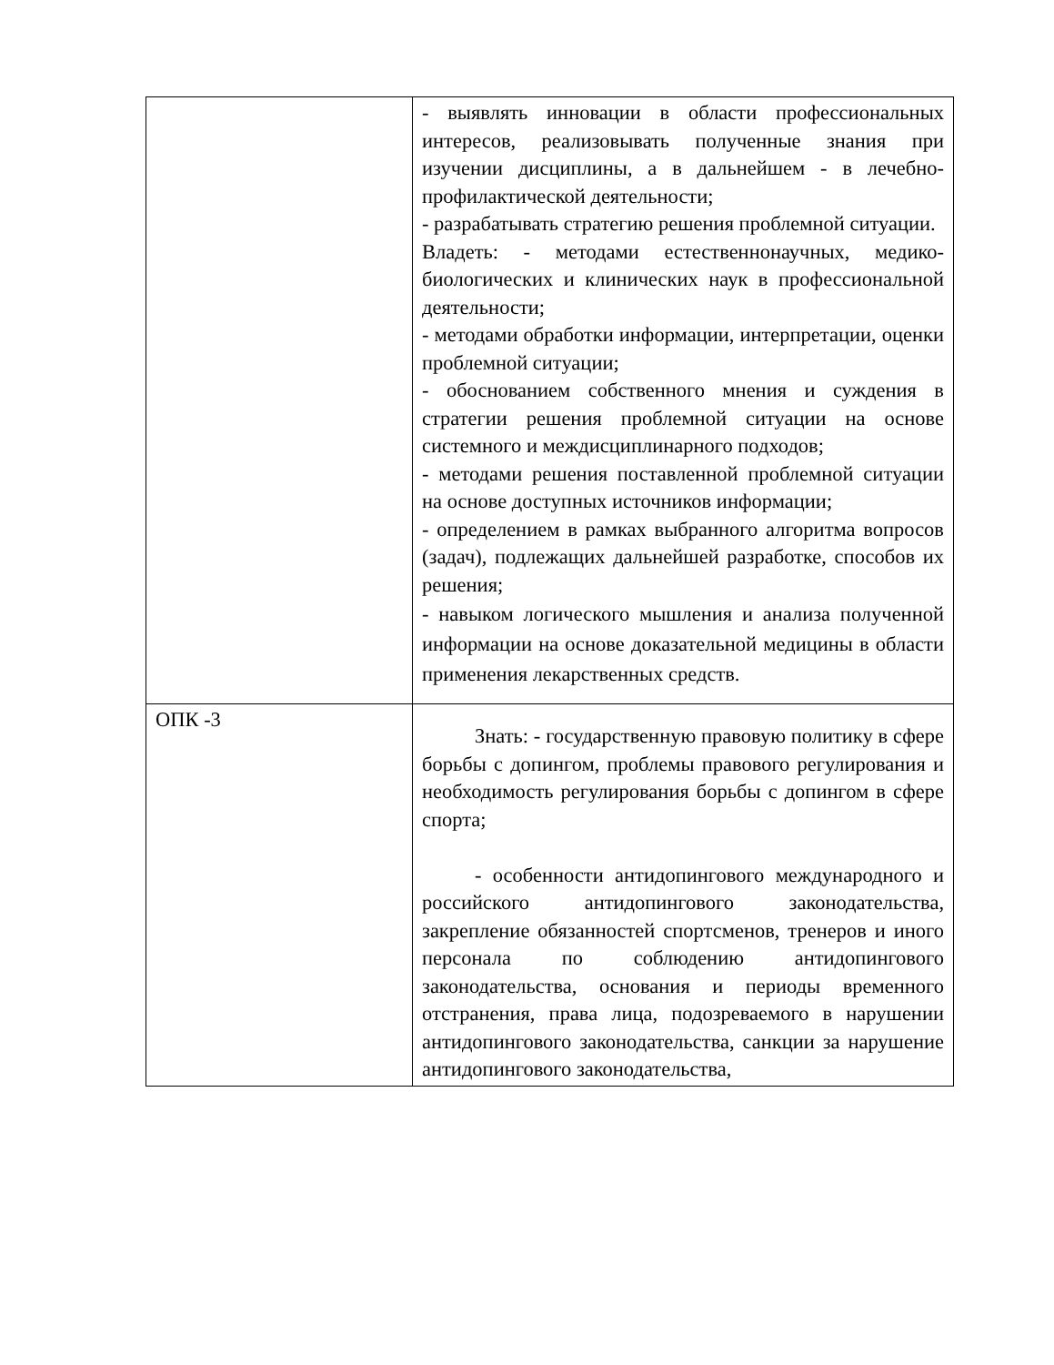| | - выявлять инновации в области профессиональных интересов, реализовывать полученные знания при изучении дисциплины, а в дальнейшем - в лечебно-профилактической деятельности; - разрабатывать стратегию решения проблемной ситуации. Владеть: - методами естественнонаучных, медико-биологических и клинических наук в профессиональной деятельности; - методами обработки информации, интерпретации, оценки проблемной ситуации; - обоснованием собственного мнения и суждения в стратегии решения проблемной ситуации на основе системного и междисциплинарного подходов; - методами решения поставленной проблемной ситуации на основе доступных источников информации; - определением в рамках выбранного алгоритма вопросов (задач), подлежащих дальнейшей разработке, способов их решения; - навыком логического мышления и анализа полученной информации на основе доказательной медицины в области применения лекарственных средств. |
| ОПК -3 | Знать: - государственную правовую политику в сфере борьбы с допингом, проблемы правового регулирования и необходимость регулирования борьбы с допингом в сфере спорта; - особенности антидопингового международного и российского антидопингового законодательства, закрепление обязанностей спортсменов, тренеров и иного персонала по соблюдению антидопингового законодательства, основания и периоды временного отстранения, права лица, подозреваемого в нарушении антидопингового законодательства, санкции за нарушение антидопингового законодательства, |